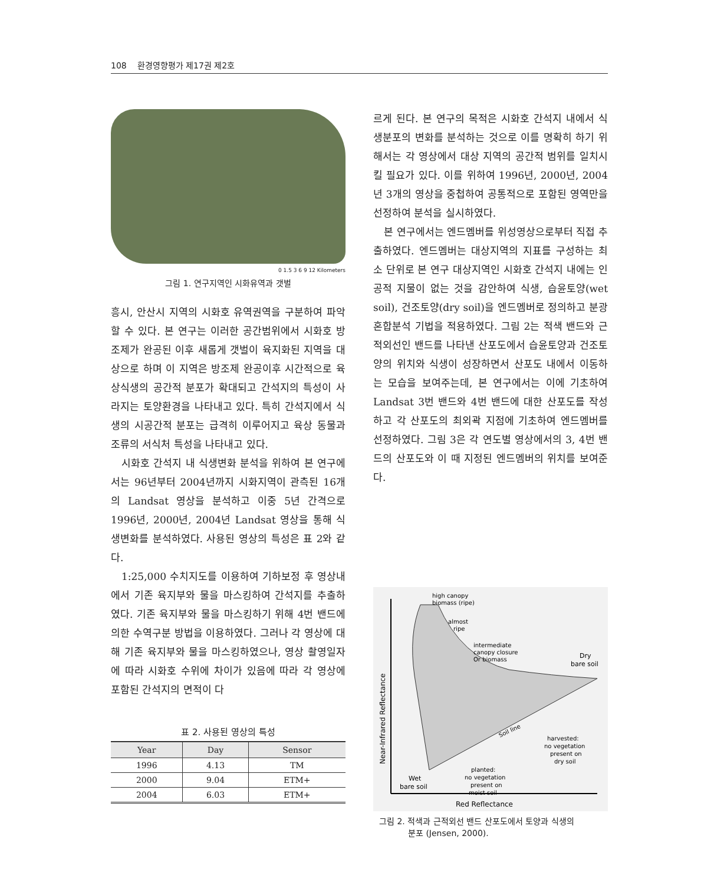108 환경영향평가 제17권 제2호
0 1.5 3 6 9 12 Kilometers
그림 1. 연구지역인 시화유역과 갯벌
흥시, 안산시 지역의 시화호 유역권역을 구분하여 파악할 수 있다. 본 연구는 이러한 공간범위에서 시화호 방조제가 완공된 이후 새롭게 갯벌이 육지화된 지역을 대상으로 하며 이 지역은 방조제 완공이후 시간적으로 육상식생의 공간적 분포가 확대되고 간석지의 특성이 사라지는 토양환경을 나타내고 있다. 특히 간석지에서 식생의 시공간적 분포는 급격히 이루어지고 육상 동물과 조류의 서식처 특성을 나타내고 있다.
시화호 간석지 내 식생변화 분석을 위하여 본 연구에서는 96년부터 2004년까지 시화지역이 관측된 16개의 Landsat 영상을 분석하고 이중 5년 간격으로 1996년, 2000년, 2004년 Landsat 영상을 통해 식생변화를 분석하였다. 사용된 영상의 특성은 표 2와 같다.
1:25,000 수치지도를 이용하여 기하보정 후 영상내에서 기존 육지부와 물을 마스킹하여 간석지를 추출하였다. 기존 육지부와 물을 마스킹하기 위해 4번 밴드에 의한 수역구분 방법을 이용하였다. 그러나 각 영상에 대해 기존 육지부와 물을 마스킹하였으나, 영상 촬영일자에 따라 시화호 수위에 차이가 있음에 따라 각 영상에 포함된 간석지의 면적이 다
표 2. 사용된 영상의 특성
| Year | Day | Sensor |
| --- | --- | --- |
| 1996 | 4.13 | TM |
| 2000 | 9.04 | ETM+ |
| 2004 | 6.03 | ETM+ |
르게 된다. 본 연구의 목적은 시화호 간석지 내에서 식생분포의 변화를 분석하는 것으로 이를 명확히 하기 위해서는 각 영상에서 대상 지역의 공간적 범위를 일치시킬 필요가 있다. 이를 위하여 1996년, 2000년, 2004년 3개의 영상을 중첩하여 공통적으로 포함된 영역만을 선정하여 분석을 실시하였다.
본 연구에서는 엔드멤버를 위성영상으로부터 직접 추출하였다. 엔드멤버는 대상지역의 지표를 구성하는 최소 단위로 본 연구 대상지역인 시화호 간석지 내에는 인공적 지물이 없는 것을 감안하여 식생, 습윤토양(wet soil), 건조토양(dry soil)을 엔드멤버로 정의하고 분광혼합분석 기법을 적용하였다. 그림 2는 적색 밴드와 근적외선인 밴드를 나타낸 산포도에서 습윤토양과 건조토양의 위치와 식생이 성장하면서 산포도 내에서 이동하는 모습을 보여주는데, 본 연구에서는 이에 기초하여 Landsat 3번 밴드와 4번 밴드에 대한 산포도를 작성하고 각 산포도의 최외곽 지점에 기초하여 엔드멤버를 선정하였다. 그림 3은 각 연도별 영상에서의 3, 4번 밴드의 산포도와 이 때 지정된 엔드멤버의 위치를 보여준다.
high canopy
biomass (ripe)
almost
ripe
intermediate
canopy closure
Or biomass
Dry
bare soil
Soil line
harvested:
no vegetation
present on
dry soil
planted:
no vegetation
present on
moist soil
Wet
bare soil
Red Reflectance
Near-Infrared Reflectance
그림 2. 적색과 근적외선 밴드 산포도에서 토양과 식생의
분포 (Jensen, 2000).